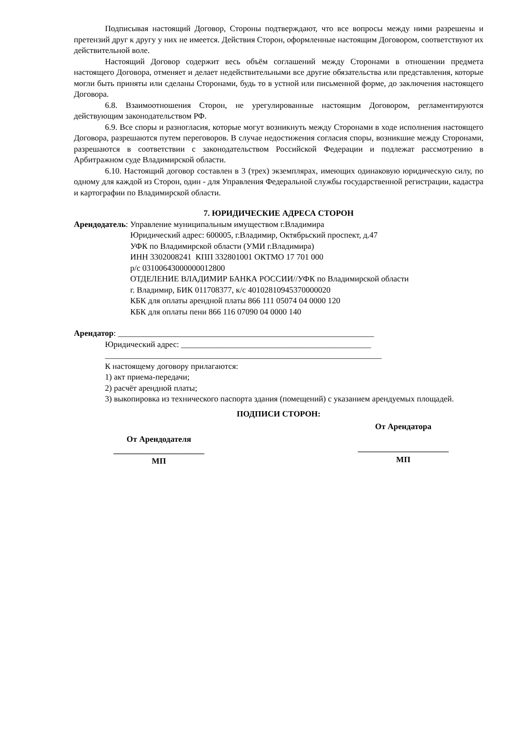Подписывая настоящий Договор, Стороны подтверждают, что все вопросы между ними разрешены и претензий друг к другу у них не имеется. Действия Сторон, оформленные настоящим Договором, соответствуют их действительной воле.
Настоящий Договор содержит весь объём соглашений между Сторонами в отношении предмета настоящего Договора, отменяет и делает недействительными все другие обязательства или представления, которые могли быть приняты или сделаны Сторонами, будь то в устной или письменной форме, до заключения настоящего Договора.
6.8. Взаимоотношения Сторон, не урегулированные настоящим Договором, регламентируются действующим законодательством РФ.
6.9. Все споры и разногласия, которые могут возникнуть между Сторонами в ходе исполнения настоящего Договора, разрешаются путем переговоров. В случае недостижения согласия споры, возникшие между Сторонами, разрешаются в соответствии с законодательством Российской Федерации и подлежат рассмотрению в Арбитражном суде Владимирской области.
6.10. Настоящий договор составлен в 3 (трех) экземплярах, имеющих одинаковую юридическую силу, по одному для каждой из Сторон, один - для Управления Федеральной службы государственной регистрации, кадастра и картографии по Владимирской области.
7. ЮРИДИЧЕСКИЕ АДРЕСА СТОРОН
Арендодатель: Управление муниципальным имуществом г.Владимира
Юридический адрес: 600005, г.Владимир, Октябрьский проспект, д.47
УФК по Владимирской области (УМИ г.Владимира)
ИНН 3302008241 КПП 332801001 ОКТМО 17 701 000
р/с 03100643000000012800
ОТДЕЛЕНИЕ ВЛАДИМИР БАНКА РОССИИ//УФК по Владимирской области
г. Владимир, БИК 011708377, к/с 40102810945370000020
КБК для оплаты арендной платы 866 111 05074 04 0000 120
КБК для оплаты пени 866 116 07090 04 0000 140
Арендатор: ______________________________________________________________
Юридический адрес: ______________________________________________
___________________________________________________________________
К настоящему договору прилагаются:
1) акт приема-передачи;
2) расчёт арендной платы;
3) выкопировка из технического паспорта здания (помещений) с указанием арендуемых площадей.
ПОДПИСИ СТОРОН:
От Арендодателя
______________________
МП
От Арендатора
______________________
МП